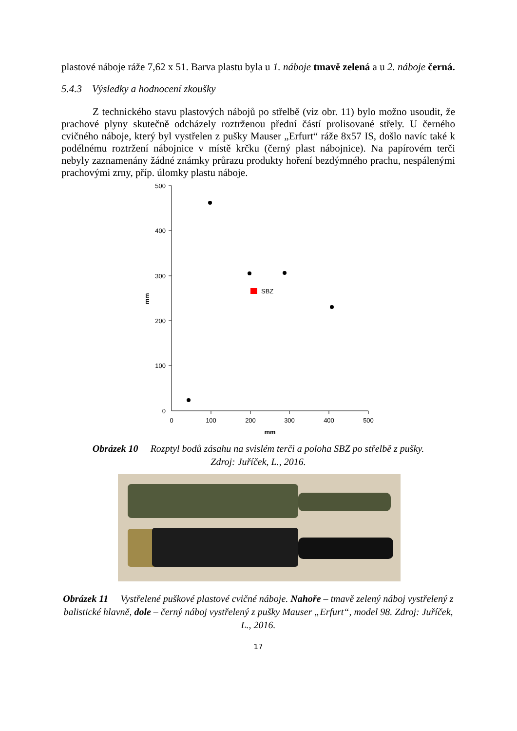plastové náboje ráže 7,62 x 51. Barva plastu byla u 1. náboje tmavě zelená a u 2. náboje černá.
5.4.3 Výsledky a hodnocení zkoušky
Z technického stavu plastových nábojů po střelbě (viz obr. 11) bylo možno usoudit, že prachové plyny skutečně odcházely roztrženou přední částí prolisované střely. U černého cvičného náboje, který byl vystřelen z pušky Mauser „Erfurt“ ráže 8x57 IS, došlo navíc také k podélnému roztržení nábojnice v místě krčku (černý plast nábojnice). Na papírovém terči nebyly zaznamenány žádné známky průrazu produkty hoření bezdýmného prachu, nespálenými prachovými zrny, příp. úlomky plastu náboje.
500
400
300
200
100
0
0
100
200
300
400
500
mm
mm
SBZ
Obrázek 10 Rozptyl bodů zásahu na svislém terči a poloha SBZ po střelbě z pušky.
Zdroj: Juříček, L., 2016.
Obrázek 11 Vystřelené puškové plastové cvičné náboje. Nahoře – tmavě zelený náboj vystřelený z balistické hlavně, dole – černý náboj vystřelený z pušky Mauser „Erfurt“, model 98. Zdroj: Juříček, L., 2016.
17